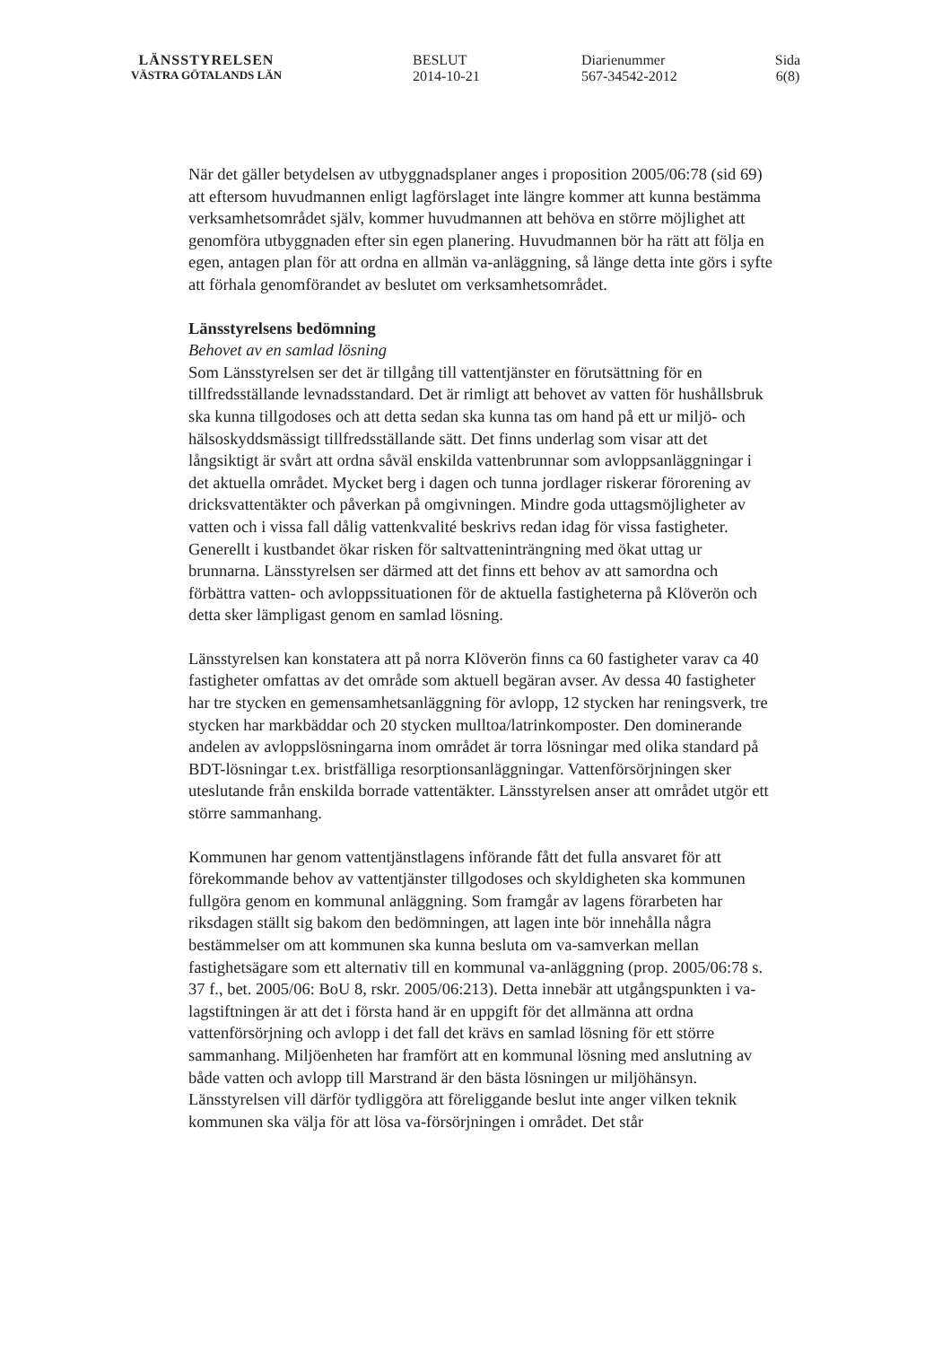LÄNSSTYRELSEN
VÄSTRA GÖTALANDS LÄN
BESLUT
2014-10-21
Diarienummer
567-34542-2012
Sida
6(8)
När det gäller betydelsen av utbyggnadsplaner anges i proposition 2005/06:78 (sid 69) att eftersom huvudmannen enligt lagförslaget inte längre kommer att kunna bestämma verksamhetsområdet själv, kommer huvudmannen att behöva en större möjlighet att genomföra utbyggnaden efter sin egen planering. Huvudmannen bör ha rätt att följa en egen, antagen plan för att ordna en allmän va-anläggning, så länge detta inte görs i syfte att förhala genomförandet av beslutet om verksamhetsområdet.
Länsstyrelsens bedömning
Behovet av en samlad lösning
Som Länsstyrelsen ser det är tillgång till vattentjänster en förutsättning för en tillfredsställande levnadsstandard. Det är rimligt att behovet av vatten för hushållsbruk ska kunna tillgodoses och att detta sedan ska kunna tas om hand på ett ur miljö- och hälsoskyddsmässigt tillfredsställande sätt. Det finns underlag som visar att det långsiktigt är svårt att ordna såväl enskilda vattenbrunnar som avloppsanläggningar i det aktuella området. Mycket berg i dagen och tunna jordlager riskerar förorening av dricksvattentäkter och påverkan på omgivningen. Mindre goda uttagsmöjligheter av vatten och i vissa fall dålig vattenkvalité beskrivs redan idag för vissa fastigheter. Generellt i kustbandet ökar risken för saltvatteninträngning med ökat uttag ur brunnarna. Länsstyrelsen ser därmed att det finns ett behov av att samordna och förbättra vatten- och avloppssituationen för de aktuella fastigheterna på Klöverön och detta sker lämpligast genom en samlad lösning.
Länsstyrelsen kan konstatera att på norra Klöverön finns ca 60 fastigheter varav ca 40 fastigheter omfattas av det område som aktuell begäran avser. Av dessa 40 fastigheter har tre stycken en gemensamhetsanläggning för avlopp, 12 stycken har reningsverk, tre stycken har markbäddar och 20 stycken mulltoa/latrinkomposter. Den dominerande andelen av avloppslösningarna inom området är torra lösningar med olika standard på BDT-lösningar t.ex. bristfälliga resorptionsanläggningar. Vattenförsörjningen sker uteslutande från enskilda borrade vattentäkter. Länsstyrelsen anser att området utgör ett större sammanhang.
Kommunen har genom vattentjänstlagens införande fått det fulla ansvaret för att förekommande behov av vattentjänster tillgodoses och skyldigheten ska kommunen fullgöra genom en kommunal anläggning. Som framgår av lagens förarbeten har riksdagen ställt sig bakom den bedömningen, att lagen inte bör innehålla några bestämmelser om att kommunen ska kunna besluta om va-samverkan mellan fastighetsägare som ett alternativ till en kommunal va-anläggning (prop. 2005/06:78 s. 37 f., bet. 2005/06: BoU 8, rskr. 2005/06:213). Detta innebär att utgångspunkten i va-lagstiftningen är att det i första hand är en uppgift för det allmänna att ordna vattenförsörjning och avlopp i det fall det krävs en samlad lösning för ett större sammanhang. Miljöenheten har framfört att en kommunal lösning med anslutning av både vatten och avlopp till Marstrand är den bästa lösningen ur miljöhänsyn. Länsstyrelsen vill därför tydliggöra att föreliggande beslut inte anger vilken teknik kommunen ska välja för att lösa va-försörjningen i området. Det står